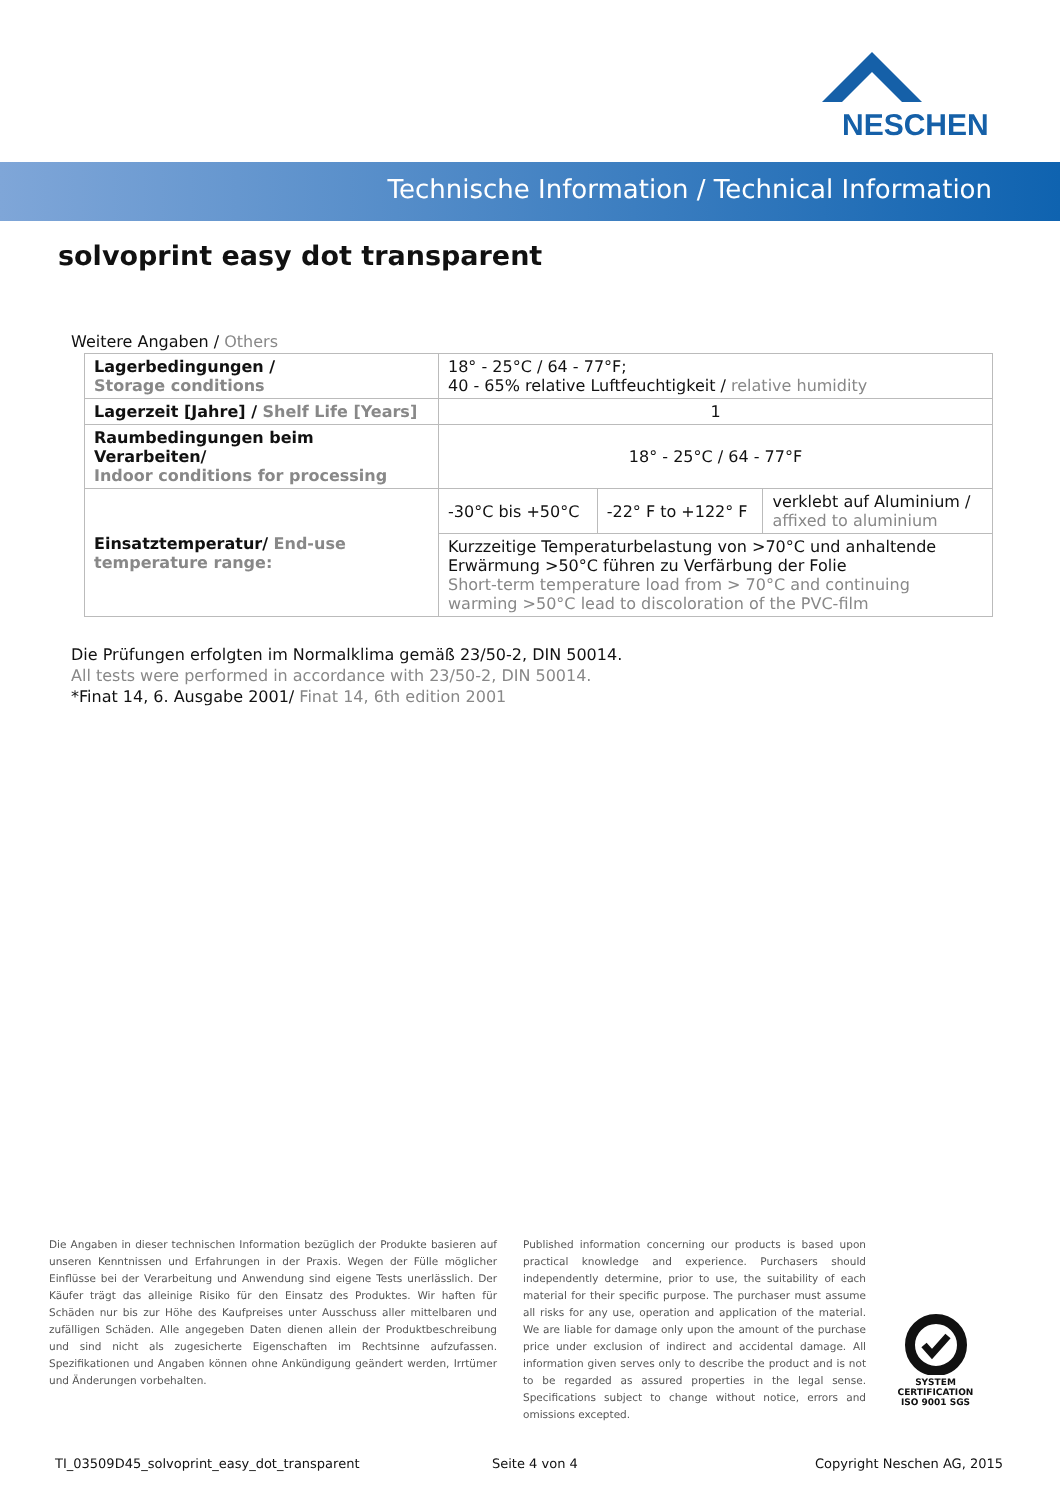NESCHEN
Technische Information / Technical Information
solvoprint easy dot transparent
Weitere Angaben / Others
| Lagerbedingungen / Storage conditions | 18° - 25°C / 64 - 77°F; 40 - 65% relative Luftfeuchtigkeit / relative humidity | | |
| Lagerzeit [Jahre] / Shelf Life [Years] | 1 | | |
| Raumbedingungen beim Verarbeiten/ Indoor conditions for processing | 18° - 25°C / 64 - 77°F | | |
| Einsatztemperatur/ End-use temperature range: | -30°C bis +50°C | -22° F to +122° F | verklebt auf Aluminium / affixed to aluminium |
| | Kurzzeitige Temperaturbelastung von >70°C und anhaltende Erwärmung >50°C führen zu Verfärbung der Folie Short-term temperature load from > 70°C and continuing warming >50°C lead to discoloration of the PVC-film | | |
Die Prüfungen erfolgten im Normalklima gemäß 23/50-2, DIN 50014.
All tests were performed in accordance with 23/50-2, DIN 50014.
*Finat 14, 6. Ausgabe 2001/ Finat 14, 6th edition 2001
Die Angaben in dieser technischen Information bezüglich der Produkte basieren auf unseren Kenntnissen und Erfahrungen in der Praxis. Wegen der Fülle möglicher Einflüsse bei der Verarbeitung und Anwendung sind eigene Tests unerlässlich. Der Käufer trägt das alleinige Risiko für den Einsatz des Produktes. Wir haften für Schäden nur bis zur Höhe des Kaufpreises unter Ausschuss aller mittelbaren und zufälligen Schäden. Alle angegeben Daten dienen allein der Produktbeschreibung und sind nicht als zugesicherte Eigenschaften im Rechtsinne aufzufassen. Spezifikationen und Angaben können ohne Ankündigung geändert werden, Irrtümer und Änderungen vorbehalten.
Published information concerning our products is based upon practical knowledge and experience. Purchasers should independently determine, prior to use, the suitability of each material for their specific purpose. The purchaser must assume all risks for any use, operation and application of the material. We are liable for damage only upon the amount of the purchase price under exclusion of indirect and accidental damage. All information given serves only to describe the product and is not to be regarded as assured properties in the legal sense. Specifications subject to change without notice, errors and omissions excepted.
SYSTEM CERTIFICATION ISO 9001 SGS
TI_03509D45_solvoprint_easy_dot_transparent
Seite 4 von 4 Copyright Neschen AG, 2015